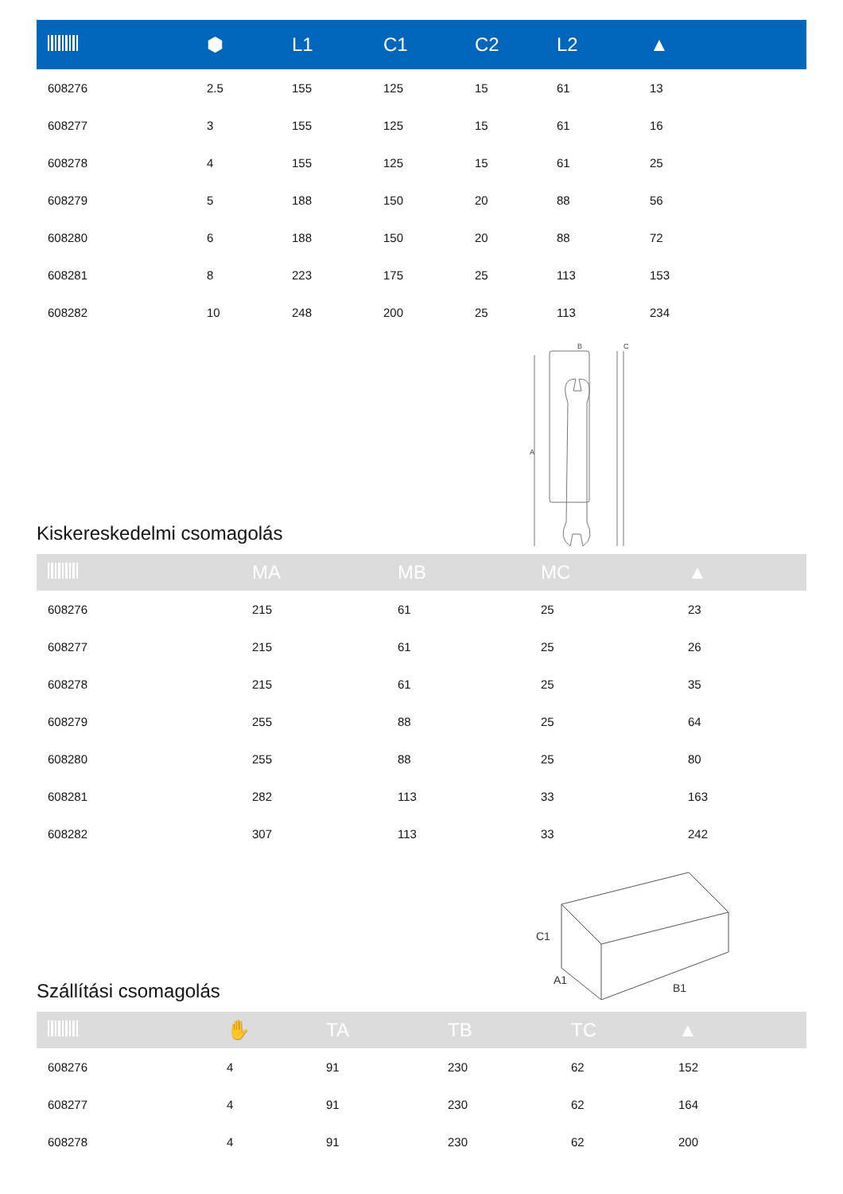| | ⬢ | L1 | C1 | C2 | L2 | ▲ |
| --- | --- | --- | --- | --- | --- | --- |
| 608276 | 2.5 | 155 | 125 | 15 | 61 | 13 |
| 608277 | 3 | 155 | 125 | 15 | 61 | 16 |
| 608278 | 4 | 155 | 125 | 15 | 61 | 25 |
| 608279 | 5 | 188 | 150 | 20 | 88 | 56 |
| 608280 | 6 | 188 | 150 | 20 | 88 | 72 |
| 608281 | 8 | 223 | 175 | 25 | 113 | 153 |
| 608282 | 10 | 248 | 200 | 25 | 113 | 234 |
B
C
A
Kiskereskedelmi csomagolás
| | MA | MB | MC | ▲ |
| --- | --- | --- | --- | --- |
| 608276 | 215 | 61 | 25 | 23 |
| 608277 | 215 | 61 | 25 | 26 |
| 608278 | 215 | 61 | 25 | 35 |
| 608279 | 255 | 88 | 25 | 64 |
| 608280 | 255 | 88 | 25 | 80 |
| 608281 | 282 | 113 | 33 | 163 |
| 608282 | 307 | 113 | 33 | 242 |
C1
A1
B1
Szállítási csomagolás
| | ✋ | TA | TB | TC | ▲ |
| --- | --- | --- | --- | --- | --- |
| 608276 | 4 | 91 | 230 | 62 | 152 |
| 608277 | 4 | 91 | 230 | 62 | 164 |
| 608278 | 4 | 91 | 230 | 62 | 200 |